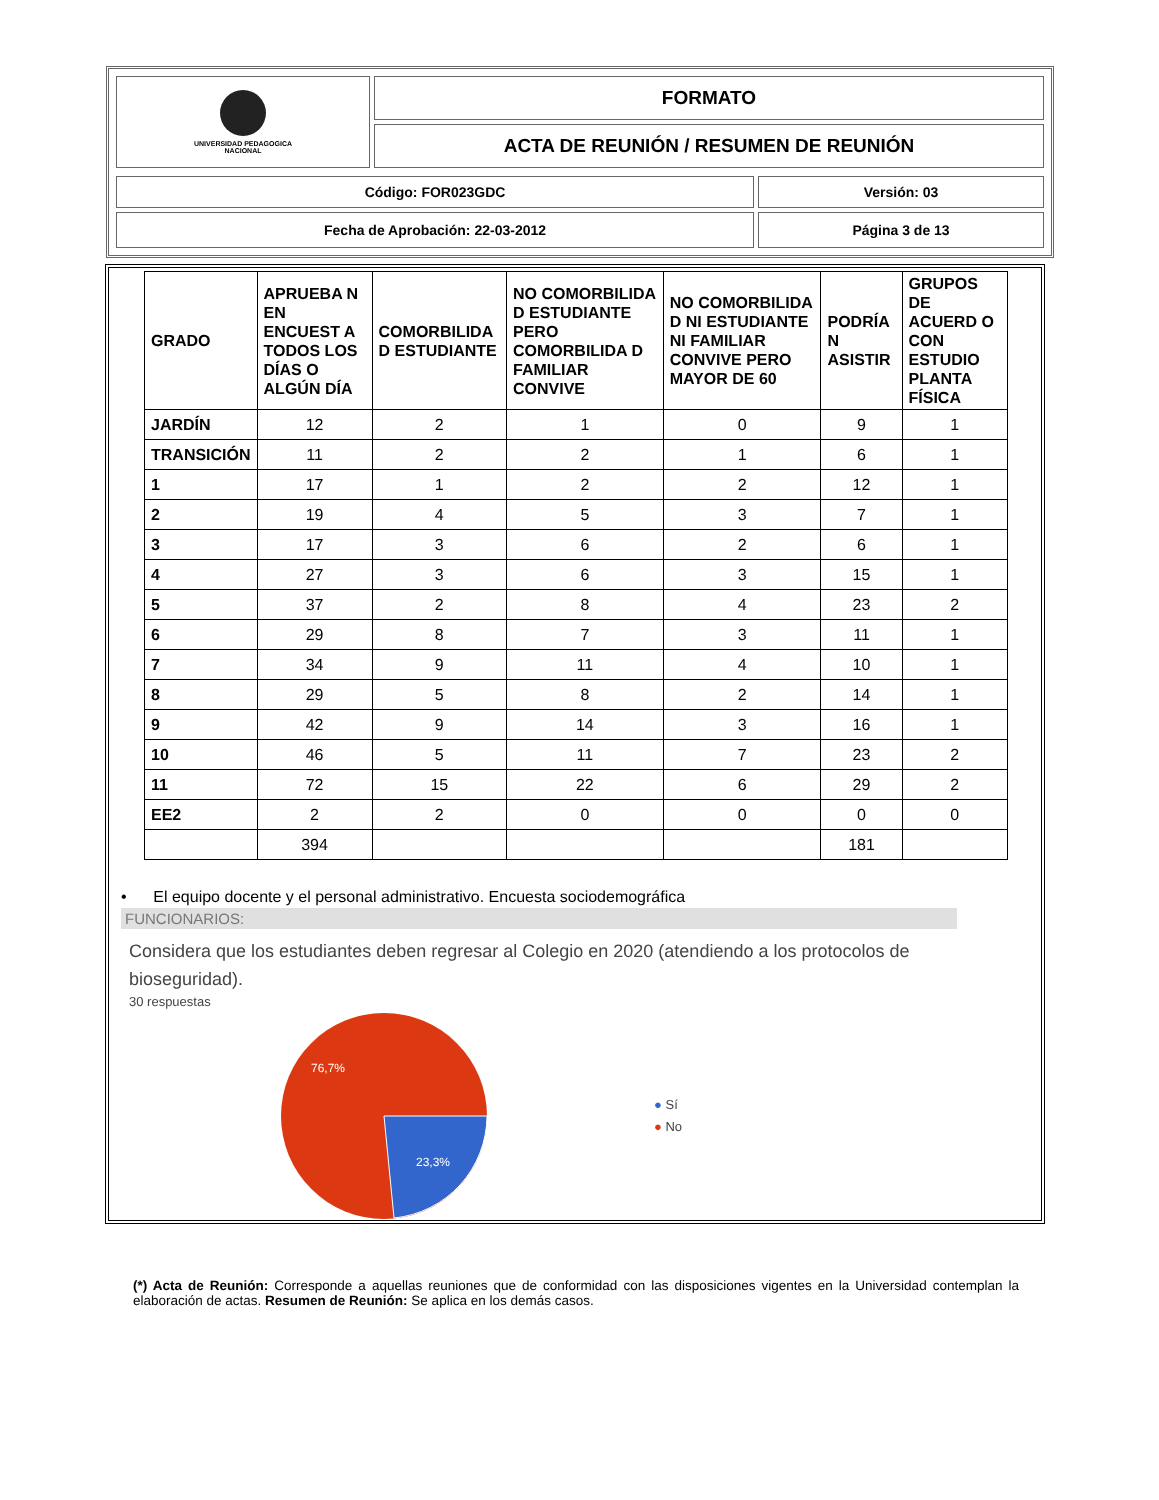| UNIVERSIDAD PEDAGOGICA NACIONAL | FORMATO |
| | ACTA DE REUNIÓN / RESUMEN DE REUNIÓN |
| Código: FOR023GDC | Versión: 03 |
| Fecha de Aprobación: 22-03-2012 | Página 3 de 13 |
| GRADO | APRUEBA N EN ENCUEST A TODOS LOS DÍAS O ALGÚN DÍA | COMORBILIDA D ESTUDIANTE | NO COMORBILIDA D ESTUDIANTE PERO COMORBILIDA D FAMILIAR CONVIVE | NO COMORBILIDA D NI ESTUDIANTE NI FAMILIAR CONVIVE PERO MAYOR DE 60 | PODRÍA N ASISTIR | GRUPOS DE ACUERD O CON ESTUDIO PLANTA FÍSICA |
| --- | --- | --- | --- | --- | --- | --- |
| JARDÍN | 12 | 2 | 1 | 0 | 9 | 1 |
| TRANSICIÓN | 11 | 2 | 2 | 1 | 6 | 1 |
| 1 | 17 | 1 | 2 | 2 | 12 | 1 |
| 2 | 19 | 4 | 5 | 3 | 7 | 1 |
| 3 | 17 | 3 | 6 | 2 | 6 | 1 |
| 4 | 27 | 3 | 6 | 3 | 15 | 1 |
| 5 | 37 | 2 | 8 | 4 | 23 | 2 |
| 6 | 29 | 8 | 7 | 3 | 11 | 1 |
| 7 | 34 | 9 | 11 | 4 | 10 | 1 |
| 8 | 29 | 5 | 8 | 2 | 14 | 1 |
| 9 | 42 | 9 | 14 | 3 | 16 | 1 |
| 10 | 46 | 5 | 11 | 7 | 23 | 2 |
| 11 | 72 | 15 | 22 | 6 | 29 | 2 |
| EE2 | 2 | 2 | 0 | 0 | 0 | 0 |
| | 394 | | | | 181 | |
• El equipo docente y el personal administrativo. Encuesta sociodemográfica
FUNCIONARIOS:
Considera que los estudiantes deben regresar al Colegio en 2020 (atendiendo a los protocolos de bioseguridad).
30 respuestas
76,7%
23,3%
● Sí
● No
(*) Acta de Reunión: Corresponde a aquellas reuniones que de conformidad con las disposiciones vigentes en la Universidad contemplan la elaboración de actas. Resumen de Reunión: Se aplica en los demás casos.